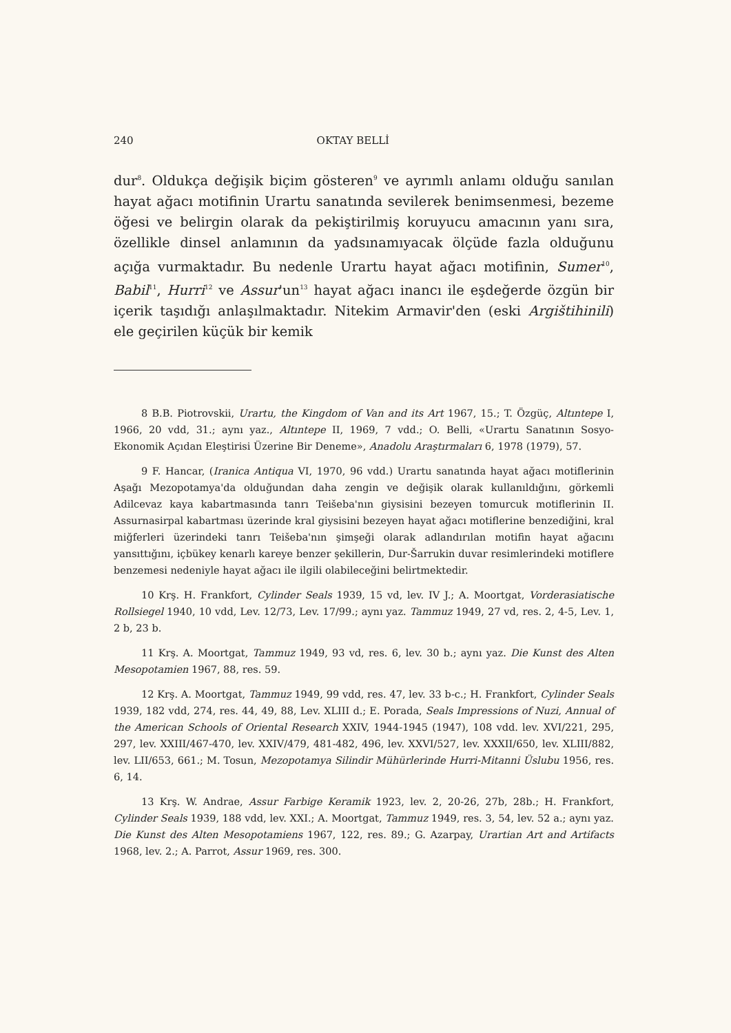240 OKTAY BELLİ
dur<sup>8</sup>. Oldukça değişik biçim gösteren<sup>9</sup> ve ayrımlı anlamı olduğu sanılan hayat ağacı motifinin Urartu sanatında sevilerek benimsenmesi, bezeme öğesi ve belirgin olarak da pekiştirilmiş koruyucu amacının yanı sıra, özellikle dinsel anlamının da yadsınamıyacak ölçüde fazla olduğunu açığa vurmaktadır. Bu nedenle Urartu hayat ağacı motifinin, Sumer<sup>10</sup>, Babil<sup>11</sup>, Hurri<sup>12</sup> ve Assur'un<sup>13</sup> hayat ağacı inancı ile eşdeğerde özgün bir içerik taşıdığı anlaşılmaktadır. Nitekim Armavir'den (eski Argištihinili) ele geçirilen küçük bir kemik
8 B.B. Piotrovskii, Urartu, the Kingdom of Van and its Art 1967, 15.; T. Özgüç, Altıntepe I, 1966, 20 vdd, 31.; aynı yaz., Altıntepe II, 1969, 7 vdd.; O. Belli, «Urartu Sanatının Sosyo-Ekonomik Açıdan Eleştirisi Üzerine Bir Deneme», Anadolu Araştırmaları 6, 1978 (1979), 57.
9 F. Hancar, (Iranica Antiqua VI, 1970, 96 vdd.) Urartu sanatında hayat ağacı motiflerinin Aşağı Mezopotamya'da olduğundan daha zengin ve değişik olarak kullanıldığını, görkemli Adilcevaz kaya kabartmasında tanrı Teišeba'nın giysisini bezeyen tomurcuk motiflerinin II. Assurnasirpal kabartması üzerinde kral giysisini bezeyen hayat ağacı motiflerine benzediğini, kral miğferleri üzerindeki tanrı Teišeba'nın şimşeği olarak adlandırılan motifin hayat ağacını yansıttığını, içbükey kenarlı kareye benzer şekillerin, Dur-Šarrukin duvar resimlerindeki motiflere benzemesi nedeniyle hayat ağacı ile ilgili olabileceğini belirtmektedir.
10 Krş. H. Frankfort, Cylinder Seals 1939, 15 vd, lev. IV J.; A. Moortgat, Vorderasiatische Rollsiegel 1940, 10 vdd, Lev. 12/73, Lev. 17/99.; aynı yaz. Tammuz 1949, 27 vd, res. 2, 4-5, Lev. 1, 2 b, 23 b.
11 Krş. A. Moortgat, Tammuz 1949, 93 vd, res. 6, lev. 30 b.; aynı yaz. Die Kunst des Alten Mesopotamien 1967, 88, res. 59.
12 Krş. A. Moortgat, Tammuz 1949, 99 vdd, res. 47, lev. 33 b-c.; H. Frankfort, Cylinder Seals 1939, 182 vdd, 274, res. 44, 49, 88, Lev. XLIII d.; E. Porada, Seals Impressions of Nuzi, Annual of the American Schools of Oriental Research XXIV, 1944-1945 (1947), 108 vdd. lev. XVI/221, 295, 297, lev. XXIII/467-470, lev. XXIV/479, 481-482, 496, lev. XXVI/527, lev. XXXII/650, lev. XLIII/882, lev. LII/653, 661.; M. Tosun, Mezopotamya Silindir Mühürlerinde Hurri-Mitanni Üslubu 1956, res. 6, 14.
13 Krş. W. Andrae, Assur Farbige Keramik 1923, lev. 2, 20-26, 27b, 28b.; H. Frankfort, Cylinder Seals 1939, 188 vdd, lev. XXI.; A. Moortgat, Tammuz 1949, res. 3, 54, lev. 52 a.; aynı yaz. Die Kunst des Alten Mesopotamiens 1967, 122, res. 89.; G. Azarpay, Urartian Art and Artifacts 1968, lev. 2.; A. Parrot, Assur 1969, res. 300.